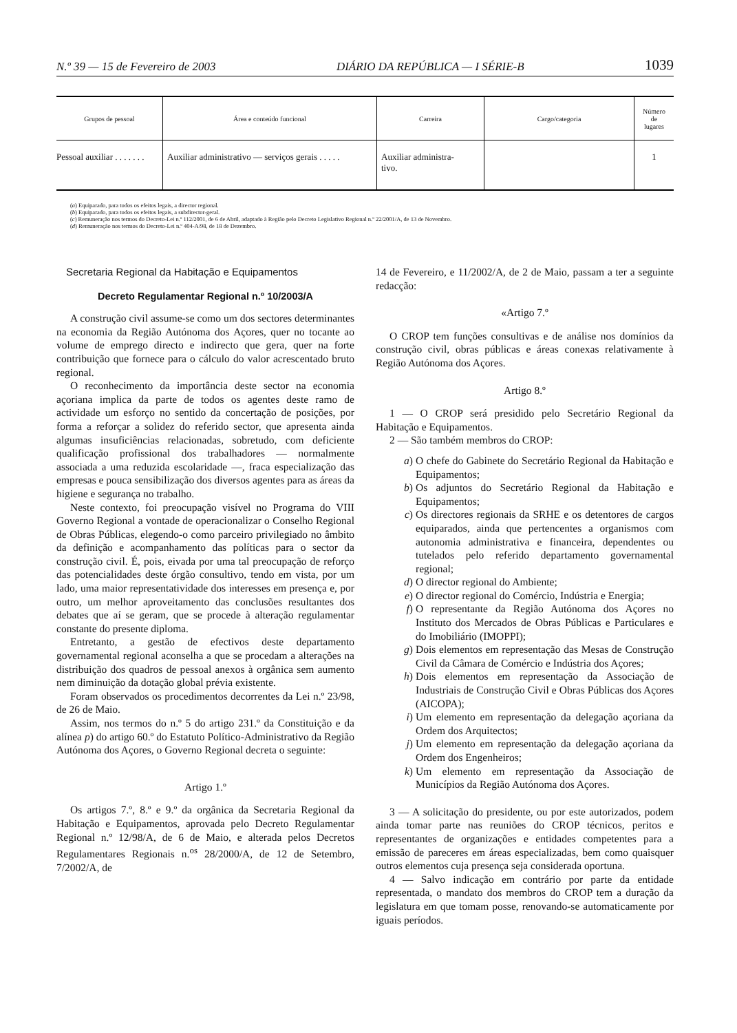N.º 39 — 15 de Fevereiro de 2003 DIÁRIO DA REPÚBLICA — I SÉRIE-B 1039
| Grupos de pessoal | Área e conteúdo funcional | Carreira | Cargo/categoria | Número de lugares |
| --- | --- | --- | --- | --- |
| Pessoal auxiliar . . . . . . . | Auxiliar administrativo — serviços gerais . . . . . | Auxiliar administra- tivo. | | 1 |
(a) Equiparado, para todos os efeitos legais, a director regional.
(b) Equiparado, para todos os efeitos legais, a subdirector-geral.
(c) Remuneração nos termos do Decreto-Lei n.º 112/2001, de 6 de Abril, adaptado à Região pelo Decreto Legislativo Regional n.º 22/2001/A, de 13 de Novembro.
(d) Remuneração nos termos do Decreto-Lei n.º 404-A/98, de 18 de Dezembro.
Secretaria Regional da Habitação e Equipamentos
Decreto Regulamentar Regional n.º 10/2003/A
A construção civil assume-se como um dos sectores determinantes na economia da Região Autónoma dos Açores, quer no tocante ao volume de emprego directo e indirecto que gera, quer na forte contribuição que fornece para o cálculo do valor acrescentado bruto regional.
O reconhecimento da importância deste sector na economia açoriana implica da parte de todos os agentes deste ramo de actividade um esforço no sentido da concertação de posições, por forma a reforçar a solidez do referido sector, que apresenta ainda algumas insuficiências relacionadas, sobretudo, com deficiente qualificação profissional dos trabalhadores — normalmente associada a uma reduzida escolaridade —, fraca especialização das empresas e pouca sensibilização dos diversos agentes para as áreas da higiene e segurança no trabalho.
Neste contexto, foi preocupação visível no Programa do VIII Governo Regional a vontade de operacionalizar o Conselho Regional de Obras Públicas, elegendo-o como parceiro privilegiado no âmbito da definição e acompanhamento das políticas para o sector da construção civil. É, pois, eivada por uma tal preocupação de reforço das potencialidades deste órgão consultivo, tendo em vista, por um lado, uma maior representatividade dos interesses em presença e, por outro, um melhor aproveitamento das conclusões resultantes dos debates que aí se geram, que se procede à alteração regulamentar constante do presente diploma.
Entretanto, a gestão de efectivos deste departamento governamental regional aconselha a que se procedam a alterações na distribuição dos quadros de pessoal anexos à orgânica sem aumento nem diminuição da dotação global prévia existente.
Foram observados os procedimentos decorrentes da Lei n.º 23/98, de 26 de Maio.
Assim, nos termos do n.º 5 do artigo 231.º da Constituição e da alínea p) do artigo 60.º do Estatuto Político-Administrativo da Região Autónoma dos Açores, o Governo Regional decreta o seguinte:
Artigo 1.º
Os artigos 7.º, 8.º e 9.º da orgânica da Secretaria Regional da Habitação e Equipamentos, aprovada pelo Decreto Regulamentar Regional n.º 12/98/A, de 6 de Maio, e alterada pelos Decretos Regulamentares Regionais n.<sup>os</sup> 28/2000/A, de 12 de Setembro, 7/2002/A, de
14 de Fevereiro, e 11/2002/A, de 2 de Maio, passam a ter a seguinte redacção:
«Artigo 7.º
O CROP tem funções consultivas e de análise nos domínios da construção civil, obras públicas e áreas conexas relativamente à Região Autónoma dos Açores.
Artigo 8.º
1 — O CROP será presidido pelo Secretário Regional da Habitação e Equipamentos.
2 — São também membros do CROP:
a) O chefe do Gabinete do Secretário Regional da Habitação e Equipamentos;
b) Os adjuntos do Secretário Regional da Habitação e Equipamentos;
c) Os directores regionais da SRHE e os detentores de cargos equiparados, ainda que pertencentes a organismos com autonomia administrativa e financeira, dependentes ou tutelados pelo referido departamento governamental regional;
d) O director regional do Ambiente;
e) O director regional do Comércio, Indústria e Energia;
f) O representante da Região Autónoma dos Açores no Instituto dos Mercados de Obras Públicas e Particulares e do Imobiliário (IMOPPI);
g) Dois elementos em representação das Mesas de Construção Civil da Câmara de Comércio e Indústria dos Açores;
h) Dois elementos em representação da Associação de Industriais de Construção Civil e Obras Públicas dos Açores (AICOPA);
i) Um elemento em representação da delegação açoriana da Ordem dos Arquitectos;
j) Um elemento em representação da delegação açoriana da Ordem dos Engenheiros;
k) Um elemento em representação da Associação de Municípios da Região Autónoma dos Açores.
3 — A solicitação do presidente, ou por este autorizados, podem ainda tomar parte nas reuniões do CROP técnicos, peritos e representantes de organizações e entidades competentes para a emissão de pareceres em áreas especializadas, bem como quaisquer outros elementos cuja presença seja considerada oportuna.
4 — Salvo indicação em contrário por parte da entidade representada, o mandato dos membros do CROP tem a duração da legislatura em que tomam posse, renovando-se automaticamente por iguais períodos.